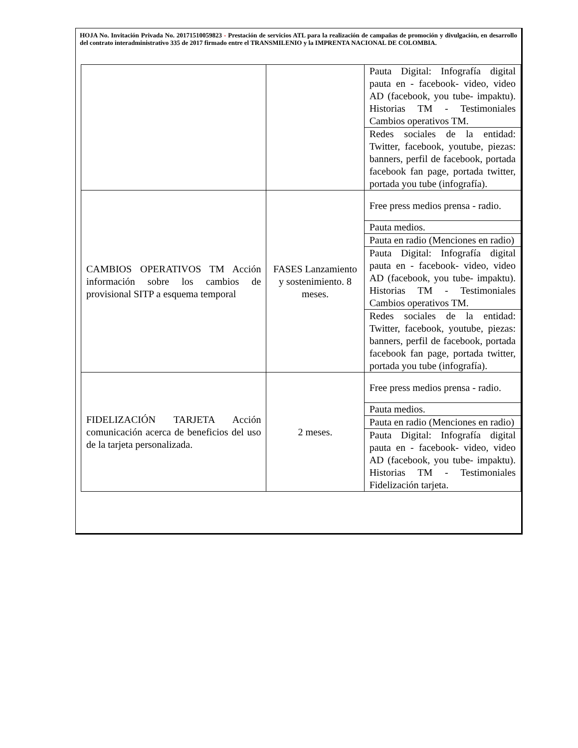HOJA No. Invitación Privada No. 20171510059823 - Prestación de servicios ATL para la realización de campañas de promoción y divulgación, en desarrollo del contrato interadministrativo 335 de 2017 firmado entre el TRANSMILENIO y la IMPRENTA NACIONAL DE COLOMBIA.
| | | Pauta Digital: Infografía digital pauta en - facebook- video, video AD (facebook, you tube- impaktu). Historias TM - Testimoniales Cambios operativos TM. |
| | | Redes sociales de la entidad: Twitter, facebook, youtube, piezas: banners, perfil de facebook, portada facebook fan page, portada twitter, portada you tube (infografía). |
| CAMBIOS OPERATIVOS TM Acción información sobre los cambios de provisional SITP a esquema temporal | FASES Lanzamiento y sostenimiento. 8 meses. | Free press medios prensa - radio. |
| | | Pauta medios. |
| | | Pauta en radio (Menciones en radio) |
| | | Pauta Digital: Infografía digital pauta en - facebook- video, video AD (facebook, you tube- impaktu). Historias TM - Testimoniales Cambios operativos TM. |
| | | Redes sociales de la entidad: Twitter, facebook, youtube, piezas: banners, perfil de facebook, portada facebook fan page, portada twitter, portada you tube (infografía). |
| FIDELIZACIÓN TARJETA Acción comunicación acerca de beneficios del uso de la tarjeta personalizada. | 2 meses. | Free press medios prensa - radio. |
| | | Pauta medios. |
| | | Pauta en radio (Menciones en radio) |
| | | Pauta Digital: Infografía digital pauta en - facebook- video, video AD (facebook, you tube- impaktu). Historias TM - Testimoniales Fidelización tarjeta. |